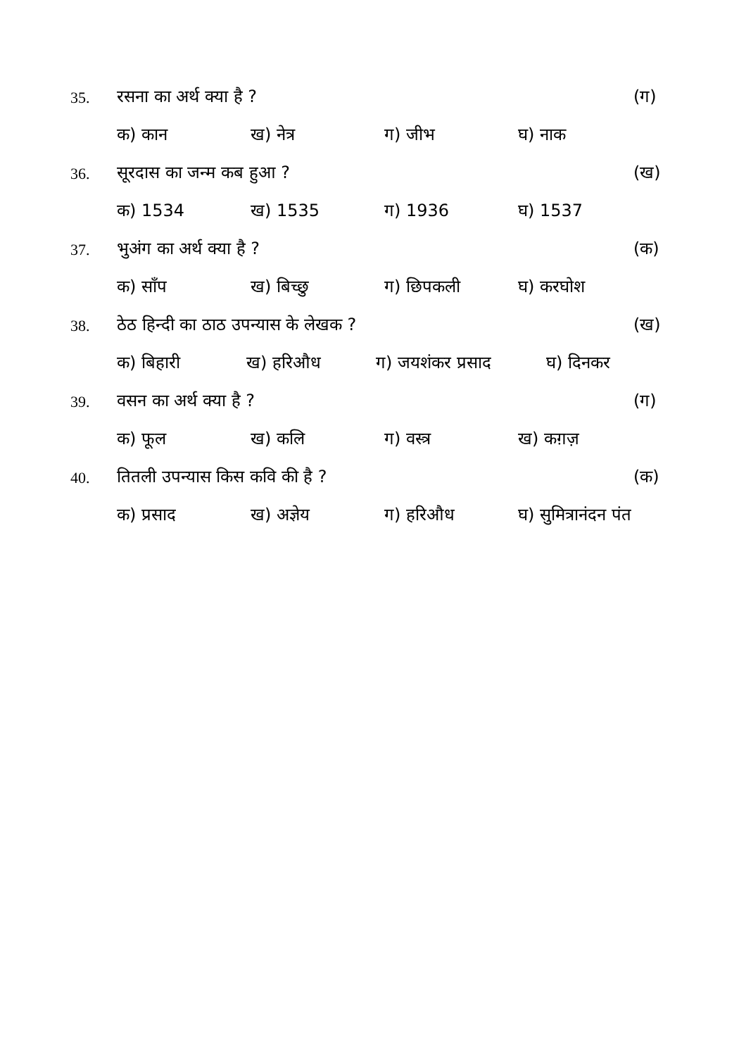35. रसना का अर्थ क्या है ? (ग)
क) कान ख) नेत्र ग) जीभ घ) नाक
36. सूरदास का जन्म कब हुआ ? (ख)
क) 1534 ख) 1535 ग) 1936 घ) 1537
37. भुअंग का अर्थ क्या है ? (क)
क) साँप ख) बिच्छु ग) छिपकली घ) करघोश
38. ठेठ हिन्दी का ठाठ उपन्यास के लेखक ? (ख)
क) बिहारी ख) हरिऔध ग) जयशंकर प्रसाद घ) दिनकर
39. वसन का अर्थ क्या है ? (ग)
क) फूल ख) कलि ग) वस्त्र ख) कग़ज़
40. तितली उपन्यास किस कवि की है ? (क)
क) प्रसाद ख) अज्ञेय ग) हरिऔध घ) सुमित्रानंदन पंत